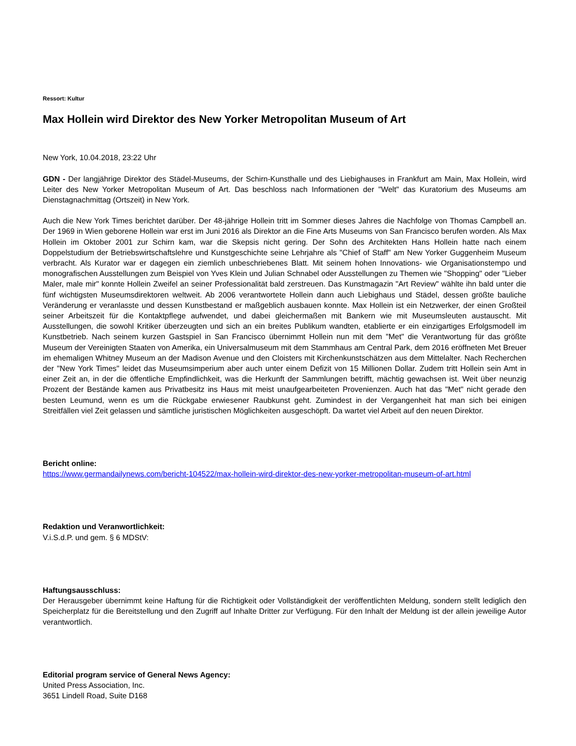Ressort: Kultur
Max Hollein wird Direktor des New Yorker Metropolitan Museum of Art
New York, 10.04.2018, 23:22 Uhr
GDN - Der langjährige Direktor des Städel-Museums, der Schirn-Kunsthalle und des Liebighauses in Frankfurt am Main, Max Hollein, wird Leiter des New Yorker Metropolitan Museum of Art. Das beschloss nach Informationen der "Welt" das Kuratorium des Museums am Dienstagnachmittag (Ortszeit) in New York.
Auch die New York Times berichtet darüber. Der 48-jährige Hollein tritt im Sommer dieses Jahres die Nachfolge von Thomas Campbell an. Der 1969 in Wien geborene Hollein war erst im Juni 2016 als Direktor an die Fine Arts Museums von San Francisco berufen worden. Als Max Hollein im Oktober 2001 zur Schirn kam, war die Skepsis nicht gering. Der Sohn des Architekten Hans Hollein hatte nach einem Doppelstudium der Betriebswirtschaftslehre und Kunstgeschichte seine Lehrjahre als "Chief of Staff" am New Yorker Guggenheim Museum verbracht. Als Kurator war er dagegen ein ziemlich unbeschriebenes Blatt. Mit seinem hohen Innovations- wie Organisationstempo und monografischen Ausstellungen zum Beispiel von Yves Klein und Julian Schnabel oder Ausstellungen zu Themen wie "Shopping" oder "Lieber Maler, male mir" konnte Hollein Zweifel an seiner Professionalität bald zerstreuen. Das Kunstmagazin "Art Review" wählte ihn bald unter die fünf wichtigsten Museumsdirektoren weltweit. Ab 2006 verantwortete Hollein dann auch Liebighaus und Städel, dessen größte bauliche Veränderung er veranlasste und dessen Kunstbestand er maßgeblich ausbauen konnte. Max Hollein ist ein Netzwerker, der einen Großteil seiner Arbeitszeit für die Kontaktpflege aufwendet, und dabei gleichermaßen mit Bankern wie mit Museumsleuten austauscht. Mit Ausstellungen, die sowohl Kritiker überzeugten und sich an ein breites Publikum wandten, etablierte er ein einzigartiges Erfolgsmodell im Kunstbetrieb. Nach seinem kurzen Gastspiel in San Francisco übernimmt Hollein nun mit dem "Met" die Verantwortung für das größte Museum der Vereinigten Staaten von Amerika, ein Universalmuseum mit dem Stammhaus am Central Park, dem 2016 eröffneten Met Breuer im ehemaligen Whitney Museum an der Madison Avenue und den Cloisters mit Kirchenkunstschätzen aus dem Mittelalter. Nach Recherchen der "New York Times" leidet das Museumsimperium aber auch unter einem Defizit von 15 Millionen Dollar. Zudem tritt Hollein sein Amt in einer Zeit an, in der die öffentliche Empfindlichkeit, was die Herkunft der Sammlungen betrifft, mächtig gewachsen ist. Weit über neunzig Prozent der Bestände kamen aus Privatbesitz ins Haus mit meist unaufgearbeiteten Provenienzen. Auch hat das "Met" nicht gerade den besten Leumund, wenn es um die Rückgabe erwiesener Raubkunst geht. Zumindest in der Vergangenheit hat man sich bei einigen Streitfällen viel Zeit gelassen und sämtliche juristischen Möglichkeiten ausgeschöpft. Da wartet viel Arbeit auf den neuen Direktor.
Bericht online:
https://www.germandailynews.com/bericht-104522/max-hollein-wird-direktor-des-new-yorker-metropolitan-museum-of-art.html
Redaktion und Veranwortlichkeit:
V.i.S.d.P. und gem. § 6 MDStV:
Haftungsausschluss:
Der Herausgeber übernimmt keine Haftung für die Richtigkeit oder Vollständigkeit der veröffentlichten Meldung, sondern stellt lediglich den Speicherplatz für die Bereitstellung und den Zugriff auf Inhalte Dritter zur Verfügung. Für den Inhalt der Meldung ist der allein jeweilige Autor verantwortlich.
Editorial program service of General News Agency:
United Press Association, Inc.
3651 Lindell Road, Suite D168